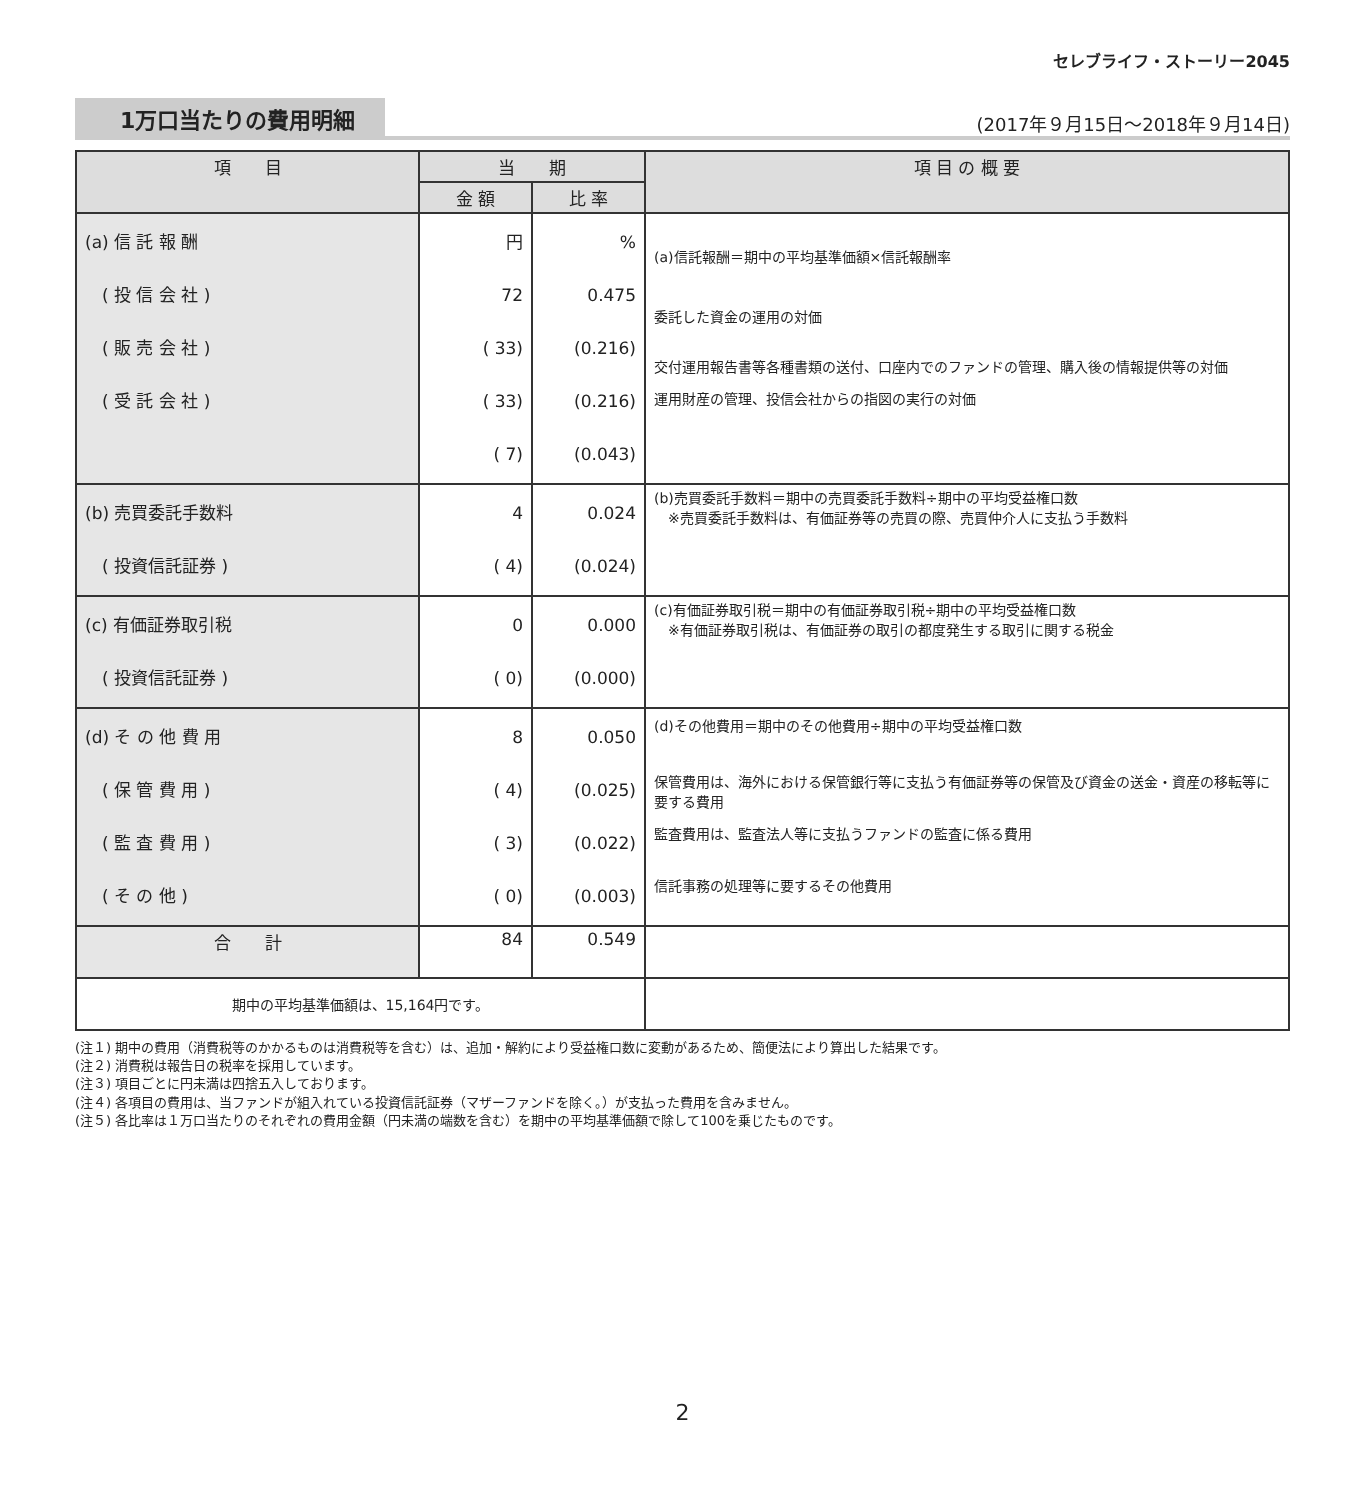セレブライフ・ストーリー2045
1万口当たりの費用明細
(2017年９月15日〜2018年９月14日)
| 項 目 | 当 期 | | 項 目 の 概 要 |
| --- | --- | --- | --- |
| | 金 額 | 比 率 | |
| (a) 信 託 報 酬 ( 投 信 会 社 ) ( 販 売 会 社 ) ( 受 託 会 社 ) | 円 72 ( 33) ( 33) ( 7) | % 0.475 (0.216) (0.216) (0.043) | (a)信託報酬＝期中の平均基準価額×信託報酬率 委託した資金の運用の対価 交付運用報告書等各種書類の送付、口座内でのファンドの管理、購入後の情報提供等の対価 運用財産の管理、投信会社からの指図の実行の対価 |
| (b) 売買委託手数料 ( 投資信託証券 ) | 4 ( 4) | 0.024 (0.024) | (b)売買委託手数料＝期中の売買委託手数料÷期中の平均受益権口数 ※売買委託手数料は、有価証券等の売買の際、売買仲介人に支払う手数料 |
| (c) 有価証券取引税 ( 投資信託証券 ) | 0 ( 0) | 0.000 (0.000) | (c)有価証券取引税＝期中の有価証券取引税÷期中の平均受益権口数 ※有価証券取引税は、有価証券の取引の都度発生する取引に関する税金 |
| (d) そ の 他 費 用 ( 保 管 費 用 ) ( 監 査 費 用 ) ( そ の 他 ) | 8 ( 4) ( 3) ( 0) | 0.050 (0.025) (0.022) (0.003) | (d)その他費用＝期中のその他費用÷期中の平均受益権口数 保管費用は、海外における保管銀行等に支払う有価証券等の保管及び資金の送金・資産の移転等に要する費用 監査費用は、監査法人等に支払うファンドの監査に係る費用 信託事務の処理等に要するその他費用 |
| 合 計 | 84 | 0.549 | |
| 期中の平均基準価額は、15,164円です。 | | | |
(注１) 期中の費用（消費税等のかかるものは消費税等を含む）は、追加・解約により受益権口数に変動があるため、簡便法により算出した結果です。
(注２) 消費税は報告日の税率を採用しています。
(注３) 項目ごとに円未満は四捨五入しております。
(注４) 各項目の費用は、当ファンドが組入れている投資信託証券（マザーファンドを除く。）が支払った費用を含みません。
(注５) 各比率は１万口当たりのそれぞれの費用金額（円未満の端数を含む）を期中の平均基準価額で除して100を乗じたものです。
2